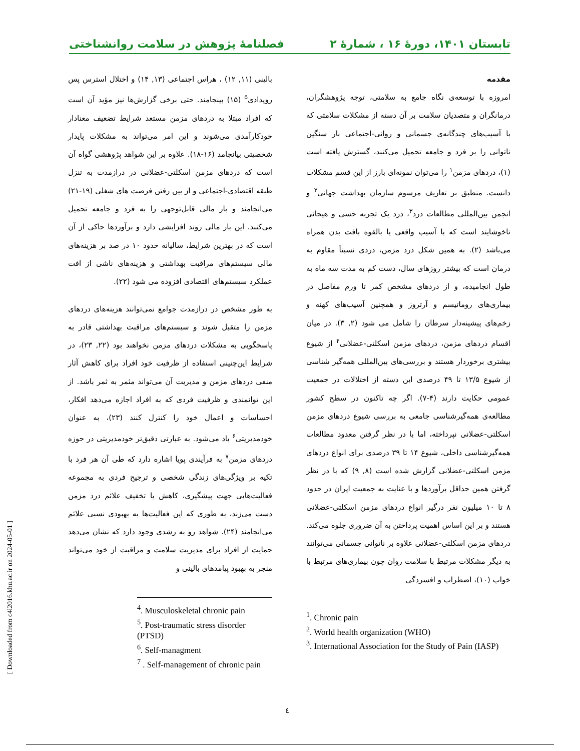تابستان ۱۴۰۱، دورهٔ ۱۶ ، شمارهٔ ۲ فصلنامهٔ پژوهش در سلامت روانشناختی
مقدمه
امروزه با توسعه‌ی نگاه جامع به سلامتی، توجه پژوهشگران، درمانگران و متصدیان سلامت بر آن دسته از مشکلات سلامتی که با آسیب‌های چندگانه‌ی جسمانی و روانی-اجتماعی بار سنگین ناتوانی را بر فرد و جامعه تحمیل می‌کنند، گسترش یافته است (۱)، دردهای مزمن<sup>۱</sup> را می‌توان نمونه‌ای بارز از این قسم مشکلات دانست. منطبق بر تعاریف مرسوم سازمان بهداشت جهانی<sup>۲</sup> و انجمن بین‌المللی مطالعات درد<sup>۳</sup>، درد یک تجربه حسی و هیجانی ناخوشایند است که با آسیب واقعی یا بالقوه بافت بدن همراه می‌باشد (۲). به همین شکل درد مزمن، دردی نسبتاً مقاوم به درمان است که بیشتر روزهای سال، دست کم به مدت سه ماه به طول انجامیده، و از دردهای مشخص کمر تا ورم مفاصل در بیماری‌های روماتیسم و آرتروز و همچنین آسیب‌های کهنه و زخم‌های پیشینه‌دار سرطان را شامل می شود (۲, ۳). در میان اقسام دردهای مزمن، دردهای مزمن اسکلتی-عضلانی<sup>۴</sup> از شیوع بیشتری برخوردار هستند و بررسی‌های بین‌المللی همه‌گیر شناسی از شیوع ۱۳/۵ تا ۴۹ درصدی این دسته از اختلالات در جمعیت عمومی حکایت دارند (۴-۷). اگر چه تاکنون در سطح کشور مطالعه‌ی همه‌گیرشناسی جامعی به بررسی شیوع دردهای مزمن اسکلتی-عضلانی نپرداخته، اما با در نظر گرفتن معدود مطالعات همه‌گیرشناسی داخلی، شیوع ۱۴ تا ۳۹ درصدی برای انواع دردهای مزمن اسکلتی-عضلانی گزارش شده است (۸, ۹) که با در نظر گرفتن همین حداقل برآوردها و با عنایت به جمعیت ایران در حدود ۸ تا ۱۰ میلیون نفر درگیر انواع دردهای مزمن اسکلتی-عضلانی هستند و بر این اساس اهمیت پرداختن به آن ضروری جلوه می‌کند. دردهای مزمن اسکلتی-عضلانی علاوه بر ناتوانی جسمانی می‌توانند به دیگر مشکلات مرتبط با سلامت روان چون بیماری‌های مرتبط با خواب (۱۰)، اضطراب و افسردگی
<sup>1</sup>. Chronic pain
<sup>2</sup>. World health organization (WHO)
<sup>3</sup>. International Association for the Study of Pain (IASP)
بالینی (۱۱, ۱۲) ، هراس اجتماعی (۱۳, ۱۴) و اختلال استرس پس رویدادی<sup>۵</sup> (۱۵) بینجامند. حتی برخی گزارش‌ها نیز مؤید آن است که افراد مبتلا به دردهای مزمن مستعد شرایط تضعیف معنادار خودکارآمدی می‌شوند و این امر می‌تواند به مشکلات پایدار شخصیتی بیانجامد (۱۶-۱۸). علاوه بر این شواهد پژوهشی گواه آن است که دردهای مزمن اسکلتی-عضلانی در درازمدت به تنزل طبقه اقتصادی-اجتماعی و از بین رفتن فرصت های شغلی (۱۹-۲۱) می‌انجامند و بار مالی قابل‌توجهی را به فرد و جامعه تحمیل می‌کنند. این بار مالی روند افزایشی دارد و برآوردها حاکی از آن است که در بهترین شرایط، سالیانه حدود ۱۰ در صد بر هزینه‌های مالی سیستم‌های مراقبت بهداشتی و هزینه‌های ناشی از افت عملکرد سیستم‌های اقتصادی افزوده می شود (۲۲).
به طور مشخص در درازمدت جوامع نمی‌توانند هزینه‌های دردهای مزمن را متقبل شوند و سیستم‌های مراقبت بهداشتی قادر به پاسخگویی به مشکلات دردهای مزمن نخواهند بود (۲۲, ۲۳)، در شرایط این‌چنینی استفاده از ظرفیت خود افراد برای کاهش آثار منفی دردهای مزمن و مدیریت آن می‌تواند مثمر به ثمر باشد. از این توانمندی و ظرفیت فردی که به افراد اجازه می‌دهد افکار، احساسات و اعمال خود را کنترل کنند (۲۳)، به عنوان خودمدیریتی<sup>۶</sup> یاد می‌شود. به عبارتی دقیق‌تر خودمدیریتی در حوزه دردهای مزمن<sup>۷</sup> به فرآیندی پویا اشاره دارد که طی آن هر فرد با تکیه بر ویژگی‌های زندگی شخصی و ترجیح فردی به مجموعه فعالیت‌هایی جهت پیشگیری، کاهش یا تخفیف علائم درد مزمن دست می‌زند، به طوری که این فعالیت‌ها به بهبودی نسبی علائم می‌انجامند (۲۴). شواهد رو به رشدی وجود دارد که نشان می‌دهد حمایت از افراد برای مدیریت سلامت و مراقبت از خود می‌تواند منجر به بهبود پیامدهای بالینی و
<sup>4</sup>. Musculoskeletal chronic pain
<sup>5</sup>. Post-traumatic stress disorder (PTSD)
<sup>6</sup>. Self-managment
<sup>7</sup> . Self-management of chronic pain
[ Downloaded from c4i2016.khu.ac.ir on 2024-05-01 ]
٤